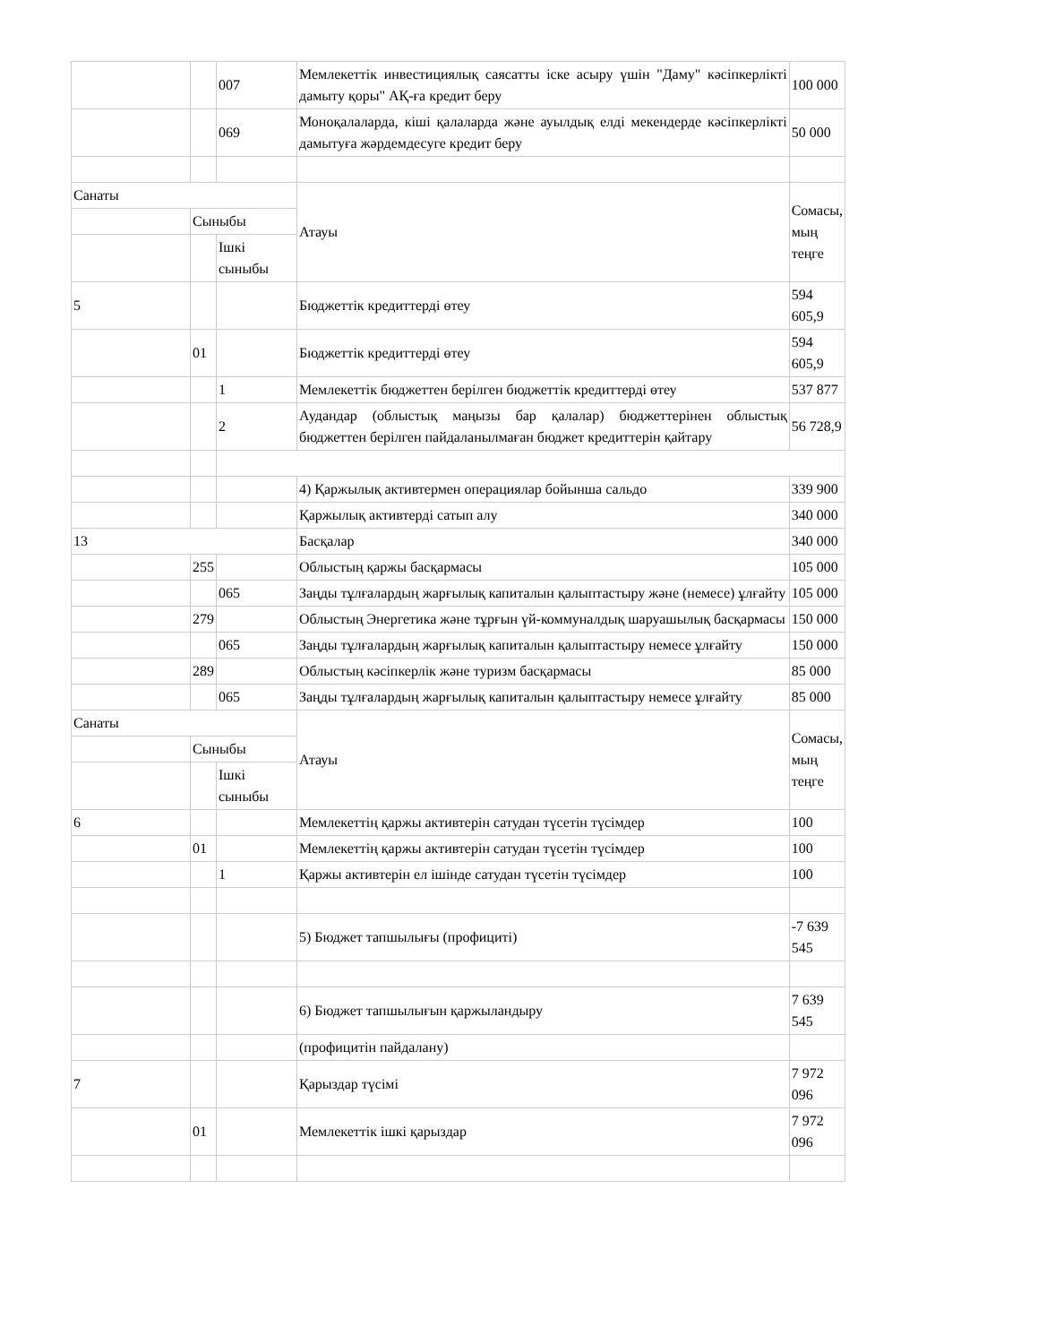| | | 007 | Мемлекеттік инвестициялық саясатты іске асыру үшін "Даму" кәсіпкерлікті дамыту қоры" АҚ-ға кредит беру | 100 000 |
| | | 069 | Моноқалаларда, кіші қалаларда және ауылдық елді мекендерде кәсіпкерлікті дамытуға жәрдемдесуге кредит беру | 50 000 |
| Санаты | | | Атауы | Сомасы, мың теңге |
| | Сыныбы | | | |
| | | Ішкі сыныбы | | |
| 5 | | | Бюджеттік кредиттерді өтеу | 594 605,9 |
| | 01 | | Бюджеттік кредиттерді өтеу | 594 605,9 |
| | | 1 | Мемлекеттік бюджеттен берілген бюджеттік кредиттерді өтеу | 537 877 |
| | | 2 | Аудандар (облыстық маңызы бар қалалар) бюджеттерінен облыстық бюджеттен берілген пайдаланылмаған бюджет кредиттерін қайтару | 56 728,9 |
| | | | 4) Қаржылық активтермен операциялар бойынша сальдо | 339 900 |
| | | | Қаржылық активтерді сатып алу | 340 000 |
| 13 | | | Басқалар | 340 000 |
| | 255 | | Облыстың қаржы басқармасы | 105 000 |
| | | 065 | Заңды тұлғалардың жарғылық капиталын қалыптастыру және (немесе) ұлғайту | 105 000 |
| | 279 | | Облыстың Энергетика және тұрғын үй-коммуналдық шаруашылық басқармасы | 150 000 |
| | | 065 | Заңды тұлғалардың жарғылық капиталын қалыптастыру немесе ұлғайту | 150 000 |
| | 289 | | Облыстың кәсіпкерлік және туризм басқармасы | 85 000 |
| | | 065 | Заңды тұлғалардың жарғылық капиталын қалыптастыру немесе ұлғайту | 85 000 |
| Санаты | | | Атауы | Сомасы, мың теңге |
| | Сыныбы | | | |
| | | Ішкі сыныбы | | |
| 6 | | | Мемлекеттің қаржы активтерін сатудан түсетін түсімдер | 100 |
| | 01 | | Мемлекеттің қаржы активтерін сатудан түсетін түсімдер | 100 |
| | | 1 | Қаржы активтерін ел ішінде сатудан түсетін түсімдер | 100 |
| | | | 5) Бюджет тапшылығы (профициті) | -7 639 545 |
| | | | 6) Бюджет тапшылығын қаржыландыру | 7 639 545 |
| | | | (профицитін пайдалану) | |
| 7 | | | Қарыздар түсімі | 7 972 096 |
| | 01 | | Мемлекеттік ішкі қарыздар | 7 972 096 |